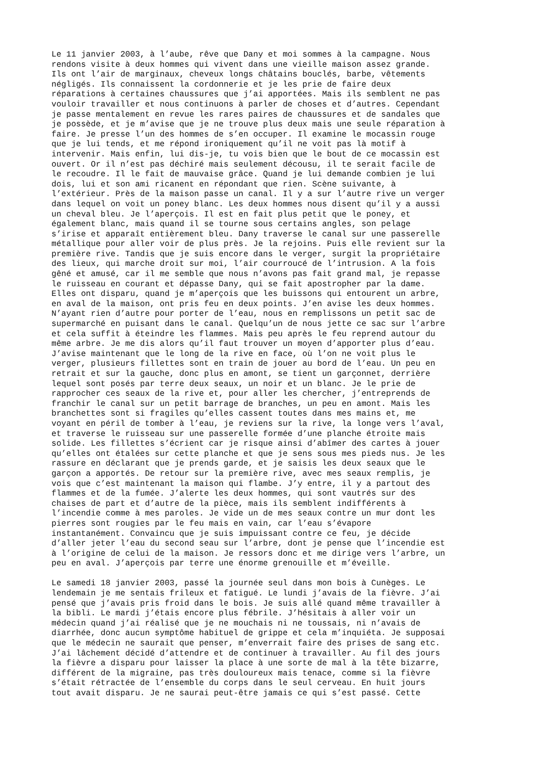Le 11 janvier 2003, à l’aube, rêve que Dany et moi sommes à la campagne. Nous rendons visite à deux hommes qui vivent dans une vieille maison assez grande. Ils ont l’air de marginaux, cheveux longs châtains bouclés, barbe, vêtements négligés. Ils connaissent la cordonnerie et je les prie de faire deux réparations à certaines chaussures que j’ai apportées. Mais ils semblent ne pas vouloir travailler et nous continuons à parler de choses et d’autres. Cependant je passe mentalement en revue les rares paires de chaussures et de sandales que je possède, et je m’avise que je ne trouve plus deux mais une seule réparation à faire. Je presse l’un des hommes de s’en occuper. Il examine le mocassin rouge que je lui tends, et me répond ironiquement qu’il ne voit pas là motif à intervenir. Mais enfin, lui dis-je, tu vois bien que le bout de ce mocassin est ouvert. Or il n’est pas déchiré mais seulement décousu, il te serait facile de le recoudre. Il le fait de mauvaise grâce. Quand je lui demande combien je lui dois, lui et son ami ricanent en répondant que rien. Scène suivante, à l’extérieur. Près de la maison passe un canal. Il y a sur l’autre rive un verger dans lequel on voit un poney blanc. Les deux hommes nous disent qu’il y a aussi un cheval bleu. Je l’aperçois. Il est en fait plus petit que le poney, et également blanc, mais quand il se tourne sous certains angles, son pelage s’irise et apparaît entièrement bleu. Dany traverse le canal sur une passerelle métallique pour aller voir de plus près. Je la rejoins. Puis elle revient sur la première rive. Tandis que je suis encore dans le verger, surgit la propriétaire des lieux, qui marche droit sur moi, l’air courroucé de l’intrusion. A la fois gêné et amusé, car il me semble que nous n’avons pas fait grand mal, je repasse le ruisseau en courant et dépasse Dany, qui se fait apostropher par la dame. Elles ont disparu, quand je m’aperçois que les buissons qui entourent un arbre, en aval de la maison, ont pris feu en deux points. J’en avise les deux hommes. N’ayant rien d’autre pour porter de l’eau, nous en remplissons un petit sac de supermarché en puisant dans le canal. Quelqu’un de nous jette ce sac sur l’arbre et cela suffit à éteindre les flammes. Mais peu après le feu reprend autour du même arbre. Je me dis alors qu’il faut trouver un moyen d’apporter plus d’eau. J’avise maintenant que le long de la rive en face, où l’on ne voit plus le verger, plusieurs fillettes sont en train de jouer au bord de l’eau. Un peu en retrait et sur la gauche, donc plus en amont, se tient un garçonnet, derrière lequel sont posés par terre deux seaux, un noir et un blanc. Je le prie de rapprocher ces seaux de la rive et, pour aller les chercher, j’entreprends de franchir le canal sur un petit barrage de branches, un peu en amont. Mais les branchettes sont si fragiles qu’elles cassent toutes dans mes mains et, me voyant en péril de tomber à l’eau, je reviens sur la rive, la longe vers l’aval, et traverse le ruisseau sur une passerelle formée d’une planche étroite mais solide. Les fillettes s’écrient car je risque ainsi d’abîmer des cartes à jouer qu’elles ont étalées sur cette planche et que je sens sous mes pieds nus. Je les rassure en déclarant que je prends garde, et je saisis les deux seaux que le garçon a apportés. De retour sur la première rive, avec mes seaux remplis, je vois que c’est maintenant la maison qui flambe. J’y entre, il y a partout des flammes et de la fumée. J’alerte les deux hommes, qui sont vautrés sur des chaises de part et d’autre de la pièce, mais ils semblent indifférents à l’incendie comme à mes paroles. Je vide un de mes seaux contre un mur dont les pierres sont rougies par le feu mais en vain, car l’eau s’évapore instantanément. Convaincu que je suis impuissant contre ce feu, je décide d’aller jeter l’eau du second seau sur l’arbre, dont je pense que l’incendie est à l’origine de celui de la maison. Je ressors donc et me dirige vers l’arbre, un peu en aval. J’aperçois par terre une énorme grenouille et m’éveille. Le samedi 18 janvier 2003, passé la journée seul dans mon bois à Cunèges. Le lendemain je me sentais frileux et fatigué. Le lundi j’avais de la fièvre. J’ai pensé que j’avais pris froid dans le bois. Je suis allé quand même travailler à la bibli. Le mardi j’étais encore plus fébrile. J’hésitais à aller voir un médecin quand j’ai réalisé que je ne mouchais ni ne toussais, ni n’avais de diarrhée, donc aucun symptôme habituel de grippe et cela m’inquiéta. Je supposai que le médecin ne saurait que penser, m’enverrait faire des prises de sang etc. J’ai lâchement décidé d’attendre et de continuer à travailler. Au fil des jours la fièvre a disparu pour laisser la place à une sorte de mal à la tête bizarre, différent de la migraine, pas très douloureux mais tenace, comme si la fièvre s’était rétractée de l’ensemble du corps dans le seul cerveau. En huit jours tout avait disparu. Je ne saurai peut-être jamais ce qui s’est passé. Cette